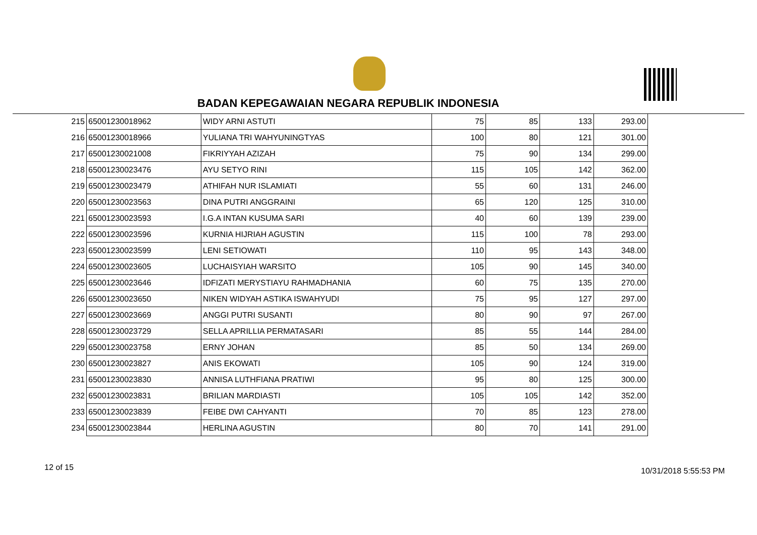BADAN KEPEGAWAIAN NEGARA REPUBLIK INDONESIA
| 215 | 65001230018962 | WIDY ARNI ASTUTI | 75 | 85 | 133 | 293.00 |
| 216 | 65001230018966 | YULIANA TRI WAHYUNINGTYAS | 100 | 80 | 121 | 301.00 |
| 217 | 65001230021008 | FIKRIYYAH AZIZAH | 75 | 90 | 134 | 299.00 |
| 218 | 65001230023476 | AYU SETYO RINI | 115 | 105 | 142 | 362.00 |
| 219 | 65001230023479 | ATHIFAH NUR ISLAMIATI | 55 | 60 | 131 | 246.00 |
| 220 | 65001230023563 | DINA PUTRI ANGGRAINI | 65 | 120 | 125 | 310.00 |
| 221 | 65001230023593 | I.G.A INTAN KUSUMA SARI | 40 | 60 | 139 | 239.00 |
| 222 | 65001230023596 | KURNIA HIJRIAH AGUSTIN | 115 | 100 | 78 | 293.00 |
| 223 | 65001230023599 | LENI SETIOWATI | 110 | 95 | 143 | 348.00 |
| 224 | 65001230023605 | LUCHAISYIAH WARSITO | 105 | 90 | 145 | 340.00 |
| 225 | 65001230023646 | IDFIZATI MERYSTIAYU RAHMADHANIA | 60 | 75 | 135 | 270.00 |
| 226 | 65001230023650 | NIKEN WIDYAH ASTIKA ISWAHYUDI | 75 | 95 | 127 | 297.00 |
| 227 | 65001230023669 | ANGGI PUTRI SUSANTI | 80 | 90 | 97 | 267.00 |
| 228 | 65001230023729 | SELLA APRILLIA PERMATASARI | 85 | 55 | 144 | 284.00 |
| 229 | 65001230023758 | ERNY JOHAN | 85 | 50 | 134 | 269.00 |
| 230 | 65001230023827 | ANIS EKOWATI | 105 | 90 | 124 | 319.00 |
| 231 | 65001230023830 | ANNISA LUTHFIANA PRATIWI | 95 | 80 | 125 | 300.00 |
| 232 | 65001230023831 | BRILIAN MARDIASTI | 105 | 105 | 142 | 352.00 |
| 233 | 65001230023839 | FEIBE DWI CAHYANTI | 70 | 85 | 123 | 278.00 |
| 234 | 65001230023844 | HERLINA AGUSTIN | 80 | 70 | 141 | 291.00 |
12 of 15 10/31/2018 5:55:53 PM